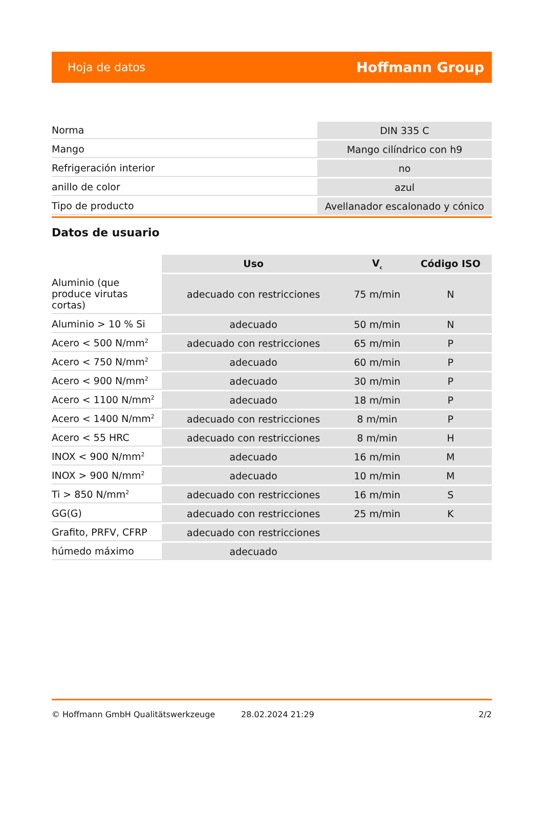Hoja de datos Hoffmann Group
| Norma | DIN 335 C |
| Mango | Mango cilíndrico con h9 |
| Refrigeración interior | no |
| anillo de color | azul |
| Tipo de producto | Avellanador escalonado y cónico |
Datos de usuario
| | Uso | V<sub>c</sub> | Código ISO |
| --- | --- | --- | --- |
| Aluminio (que produce virutas cortas) | adecuado con restricciones | 75 m/min | N |
| Aluminio > 10 % Si | adecuado | 50 m/min | N |
| Acero < 500 N/mm<sup>2</sup> | adecuado con restricciones | 65 m/min | P |
| Acero < 750 N/mm<sup>2</sup> | adecuado | 60 m/min | P |
| Acero < 900 N/mm<sup>2</sup> | adecuado | 30 m/min | P |
| Acero < 1100 N/mm<sup>2</sup> | adecuado | 18 m/min | P |
| Acero < 1400 N/mm<sup>2</sup> | adecuado con restricciones | 8 m/min | P |
| Acero < 55 HRC | adecuado con restricciones | 8 m/min | H |
| INOX < 900 N/mm<sup>2</sup> | adecuado | 16 m/min | M |
| INOX > 900 N/mm<sup>2</sup> | adecuado | 10 m/min | M |
| Ti > 850 N/mm<sup>2</sup> | adecuado con restricciones | 16 m/min | S |
| GG(G) | adecuado con restricciones | 25 m/min | K |
| Grafito, PRFV, CFRP | adecuado con restricciones | | |
| húmedo máximo | adecuado | | |
© Hoffmann GmbH Qualitätswerkzeuge 28.02.2024 21:29 2/2